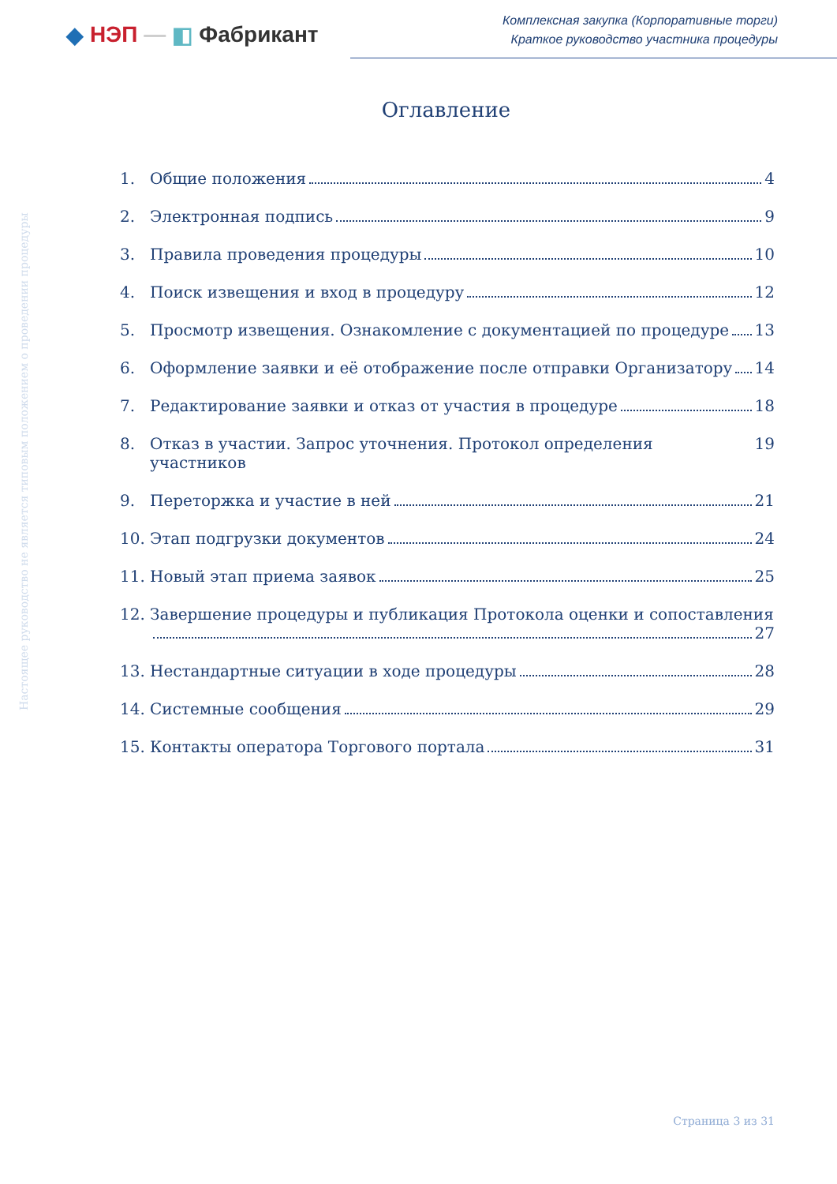◆ НЭП — ◧ Фабрикант
Комплексная закупка (Корпоративные торги)
Краткое руководство участника процедуры
Настоящее руководство не является типовым положением о проведении процедуры
Оглавление
1. Общие положения 4
2. Электронная подпись 9
3. Правила проведения процедуры 10
4. Поиск извещения и вход в процедуру 12
5. Просмотр извещения. Ознакомление с документацией по процедуре 13
6. Оформление заявки и её отображение после отправки Организатору 14
7. Редактирование заявки и отказ от участия в процедуре 18
8. Отказ в участии. Запрос уточнения. Протокол определения участников 19
9. Переторжка и участие в ней 21
10. Этап подгрузки документов 24
11. Новый этап приема заявок 25
12. Завершение процедуры и публикация Протокола оценки и сопоставления
27
13. Нестандартные ситуации в ходе процедуры 28
14. Системные сообщения 29
15. Контакты оператора Торгового портала 31
Страница 3 из 31